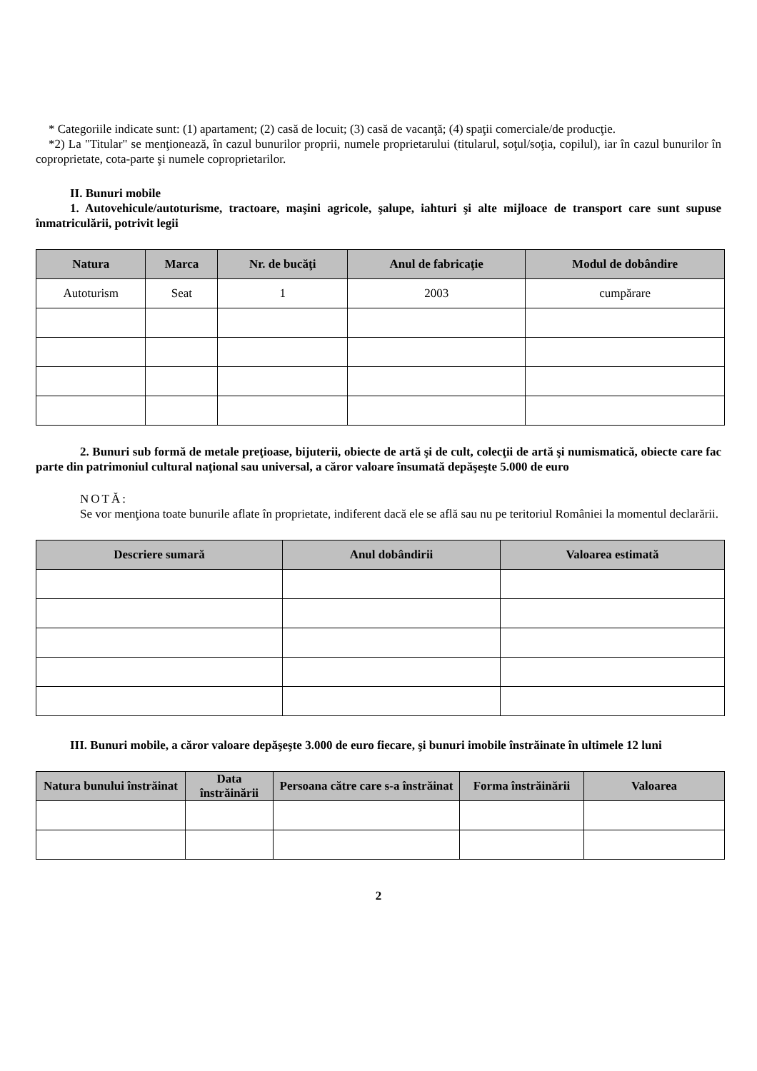* Categoriile indicate sunt: (1) apartament; (2) casă de locuit; (3) casă de vacanţă; (4) spaţii comerciale/de producţie.
*2) La "Titular" se menţionează, în cazul bunurilor proprii, numele proprietarului (titularul, soţul/soţia, copilul), iar în cazul bunurilor în coproprietate, cota-parte şi numele coproprietarilor.
II. Bunuri mobile
1. Autovehicule/autoturisme, tractoare, maşini agricole, şalupe, iahturi şi alte mijloace de transport care sunt supuse înmatriculării, potrivit legii
| Natura | Marca | Nr. de bucăţi | Anul de fabricaţie | Modul de dobândire |
| --- | --- | --- | --- | --- |
| Autoturism | Seat | 1 | 2003 | cumpărare |
2. Bunuri sub formă de metale preţioase, bijuterii, obiecte de artă şi de cult, colecţii de artă şi numismatică, obiecte care fac parte din patrimoniul cultural naţional sau universal, a căror valoare însumată depăşeşte 5.000 de euro
NOTĂ:
Se vor menţiona toate bunurile aflate în proprietate, indiferent dacă ele se află sau nu pe teritoriul României la momentul declarării.
| Descriere sumară | Anul dobândirii | Valoarea estimată |
| --- | --- | --- |
III. Bunuri mobile, a căror valoare depăşeşte 3.000 de euro fiecare, şi bunuri imobile înstrăinate în ultimele 12 luni
| Natura bunului înstrăinat | Data înstrăinării | Persoana către care s-a înstrăinat | Forma înstrăinării | Valoarea |
| --- | --- | --- | --- | --- |
2